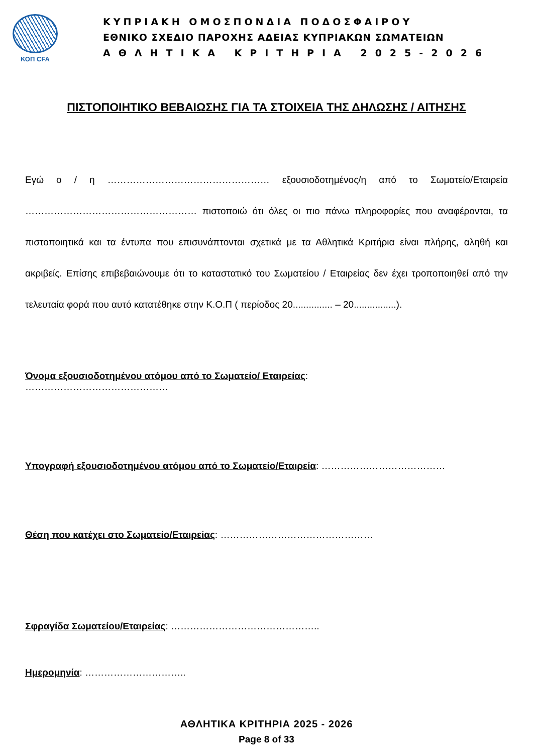ΚΟΠ CFA
ΚΥΠΡΙΑΚΗ ΟΜΟΣΠΟΝΔΙΑ ΠΟΔΟΣΦΑΙΡΟΥ
ΕΘΝΙΚΟ ΣΧΕΔΙΟ ΠΑΡΟΧΗΣ ΑΔΕΙΑΣ ΚΥΠΡΙΑΚΩΝ ΣΩΜΑΤΕΙΩΝ
ΑΘΛΗΤΙΚΑ ΚΡΙΤΗΡΙΑ 2025-2026
ΠΙΣΤΟΠΟΙΗΤΙΚΟ ΒΕΒΑΙΩΣΗΣ ΓΙΑ ΤΑ ΣΤΟΙΧΕΙΑ ΤΗΣ ΔΗΛΩΣΗΣ / ΑΙΤΗΣΗΣ
Εγώ ο / η …………………………………………… εξουσιοδοτημένος/η από το Σωματείο/Εταιρεία ……………………………………………… πιστοποιώ ότι όλες οι πιο πάνω πληροφορίες που αναφέρονται, τα πιστοποιητικά και τα έντυπα που επισυνάπτονται σχετικά με τα Αθλητικά Κριτήρια είναι πλήρης, αληθή και ακριβείς. Επίσης επιβεβαιώνουμε ότι το καταστατικό του Σωματείου / Εταιρείας δεν έχει τροποποιηθεί από την τελευταία φορά που αυτό κατατέθηκε στην Κ.Ο.Π ( περίοδος 20............... – 20................).
Όνομα εξουσιοδοτημένου ατόμου από το Σωματείο/ Εταιρείας:
………………………………………
Υπογραφή εξουσιοδοτημένου ατόμου από το Σωματείο/Εταιρεία: …………………………………
Θέση που κατέχει στο Σωματείο/Εταιρείας: …………………………………………
Σφραγίδα Σωματείου/Εταιρείας: ………………………………………..
Ημερομηνία: …………………………..
ΑΘΛΗΤΙΚΑ ΚΡΙΤΗΡΙΑ 2025 - 2026
Page 8 of 33